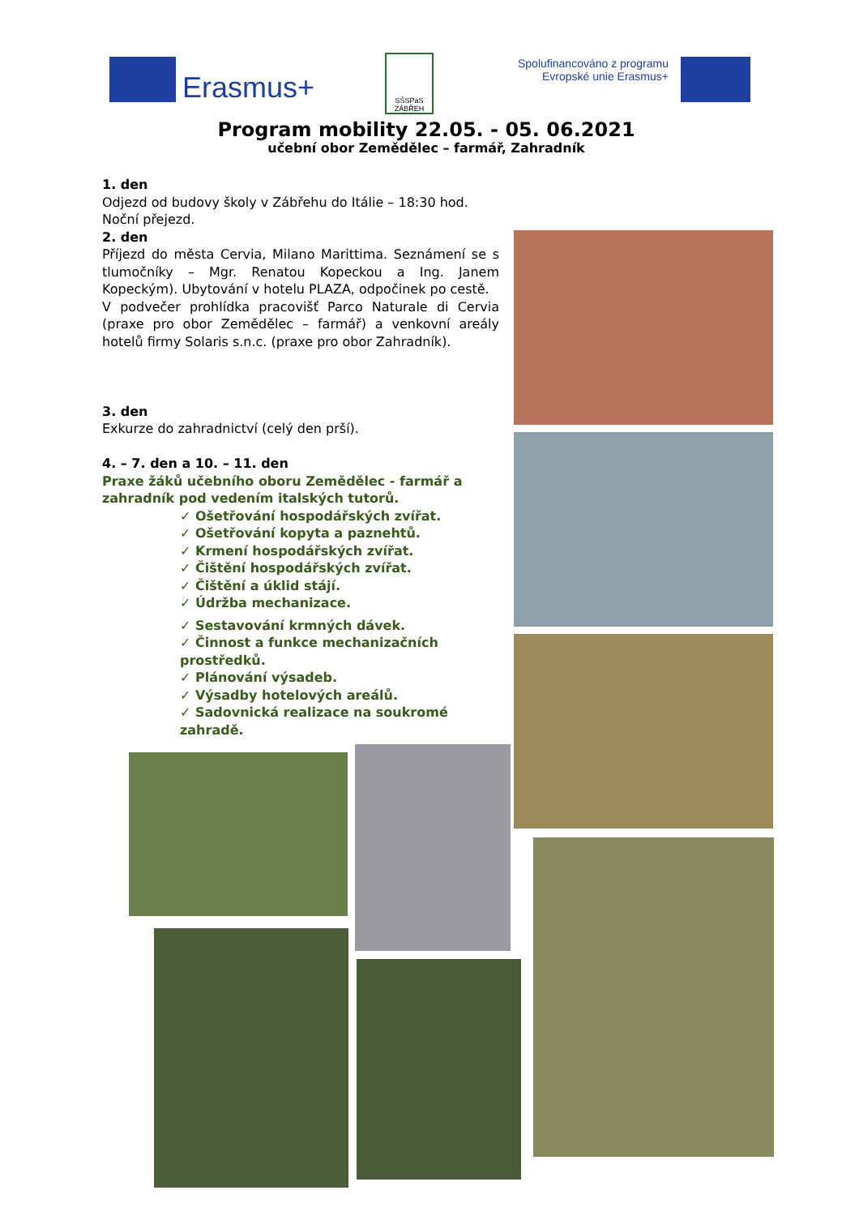Erasmus+
SŠSPaS ZÁBŘEH
Spolufinancováno z programu Evropské unie Erasmus+
Program mobility 22.05. - 05. 06.2021
učební obor Zemědělec – farmář, Zahradník
1. den
Odjezd od budovy školy v Zábřehu do Itálie – 18:30 hod. Noční přejezd.
2. den
Příjezd do města Cervia, Milano Marittima. Seznámení se s tlumočníky – Mgr. Renatou Kopeckou a Ing. Janem Kopeckým). Ubytování v hotelu PLAZA, odpočinek po cestě.
V podvečer prohlídka pracovišť Parco Naturale di Cervia (praxe pro obor Zemědělec – farmář) a venkovní areály hotelů firmy Solaris s.n.c. (praxe pro obor Zahradník).
3. den
Exkurze do zahradnictví (celý den prší).
4. – 7. den a 10. – 11. den
Praxe žáků učebního oboru Zemědělec - farmář a zahradník pod vedením italských tutorů.
✓ Ošetřování hospodářských zvířat.
✓ Ošetřování kopyta a paznehtů.
✓ Krmení hospodářských zvířat.
✓ Čištění hospodářských zvířat.
✓ Čištění a úklid stájí.
✓ Údržba mechanizace.
✓ Sestavování krmných dávek.
✓ Činnost a funkce mechanizačních prostředků.
✓ Plánování výsadeb.
✓ Výsadby hotelových areálů.
✓ Sadovnická realizace na soukromé zahradě.